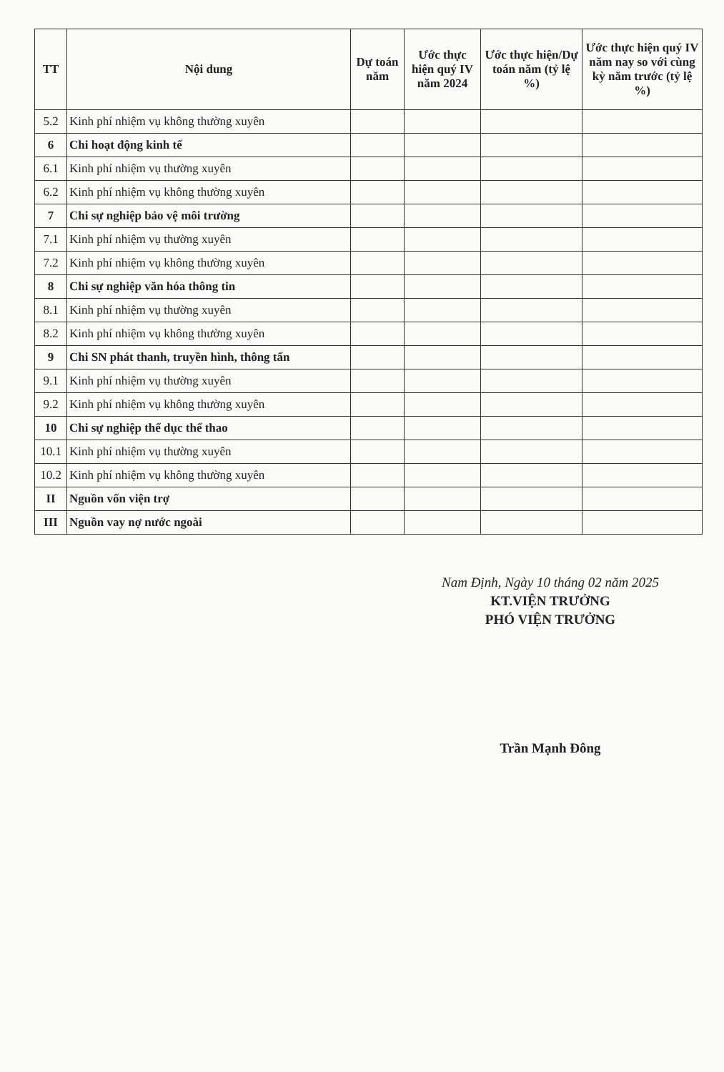| TT | Nội dung | Dự toán năm | Ước thực hiện quý IV năm 2024 | Ước thực hiện/Dự toán năm (tỷ lệ %) | Ước thực hiện quý IV năm nay so với cùng kỳ năm trước (tỷ lệ %) |
| --- | --- | --- | --- | --- | --- |
| 5.2 | Kinh phí nhiệm vụ không thường xuyên | | | | |
| 6 | Chi hoạt động kinh tế | | | | |
| 6.1 | Kinh phí nhiệm vụ thường xuyên | | | | |
| 6.2 | Kinh phí nhiệm vụ không thường xuyên | | | | |
| 7 | Chi sự nghiệp bảo vệ môi trường | | | | |
| 7.1 | Kinh phí nhiệm vụ thường xuyên | | | | |
| 7.2 | Kinh phí nhiệm vụ không thường xuyên | | | | |
| 8 | Chi sự nghiệp văn hóa thông tin | | | | |
| 8.1 | Kinh phí nhiệm vụ thường xuyên | | | | |
| 8.2 | Kinh phí nhiệm vụ không thường xuyên | | | | |
| 9 | Chi SN phát thanh, truyền hình, thông tấn | | | | |
| 9.1 | Kinh phí nhiệm vụ thường xuyên | | | | |
| 9.2 | Kinh phí nhiệm vụ không thường xuyên | | | | |
| 10 | Chi sự nghiệp thể dục thể thao | | | | |
| 10.1 | Kinh phí nhiệm vụ thường xuyên | | | | |
| 10.2 | Kinh phí nhiệm vụ không thường xuyên | | | | |
| II | Nguồn vốn viện trợ | | | | |
| III | Nguồn vay nợ nước ngoài | | | | |
Nam Định, Ngày 10 tháng 02 năm 2025
KT.VIỆN TRƯỞNG
PHÓ VIỆN TRƯỞNG
Trần Mạnh Đông